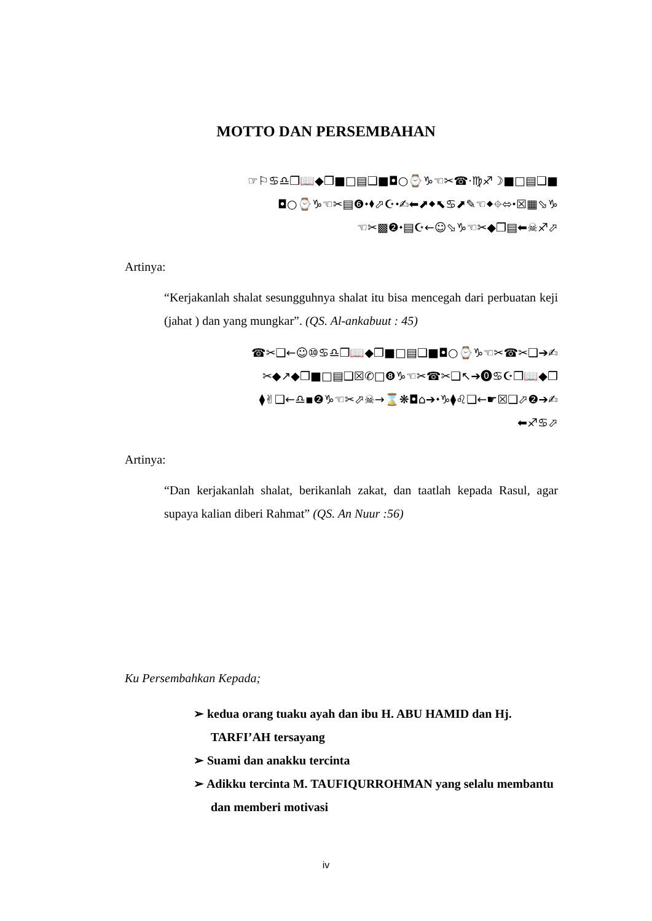MOTTO DAN PERSEMBAHAN
☞⚐♋♎❒📖◆❒■□▤❑■◘○⌚♑☜✂☎·♍♐☽■□▤❑■
◘○⌚♑☜✂▤❻⬩⬧⬀☪⬩✍⬅⬈⬥⬉♋⬈✎☜⬥⌖⬄⬩☒▦⬂♑
☜✂▩❷⬩▤☪←☺⬂♑☜✂◆❒▤⬅☠♐⬀
Artinya:
“Kerjakanlah shalat sesungguhnya shalat itu bisa mencegah dari perbuatan keji (jahat ) dan yang mungkar”. (QS. Al-ankabuut : 45)
☎✂❑←☺⑩♋♎❒📖◆❒■□▤❑■◘○⌚♑☜✂☎✂❑➔✍
✂◆↗◆❒■□▤❑☒✆□❽♑☜✂☎✂❑↖➔⓿♋☪❒📖◆❒
⧫✌❑←♎▪❷♑☜✂⬀☠→⌛❋◘⌂➔⬩♑⧫♌❑←☛☒❑⬀❷➔✍
⬅♐♋⬀
Artinya:
“Dan kerjakanlah shalat, berikanlah zakat, dan taatlah kepada Rasul, agar supaya kalian diberi Rahmat” (QS. An Nuur :56)
Ku Persembahkan Kepada;
➢ kedua orang tuaku ayah dan ibu H. ABU HAMID dan Hj. TARFI’AH tersayang
➢ Suami dan anakku tercinta
➢ Adikku tercinta M. TAUFIQURROHMAN yang selalu membantu dan memberi motivasi
iv